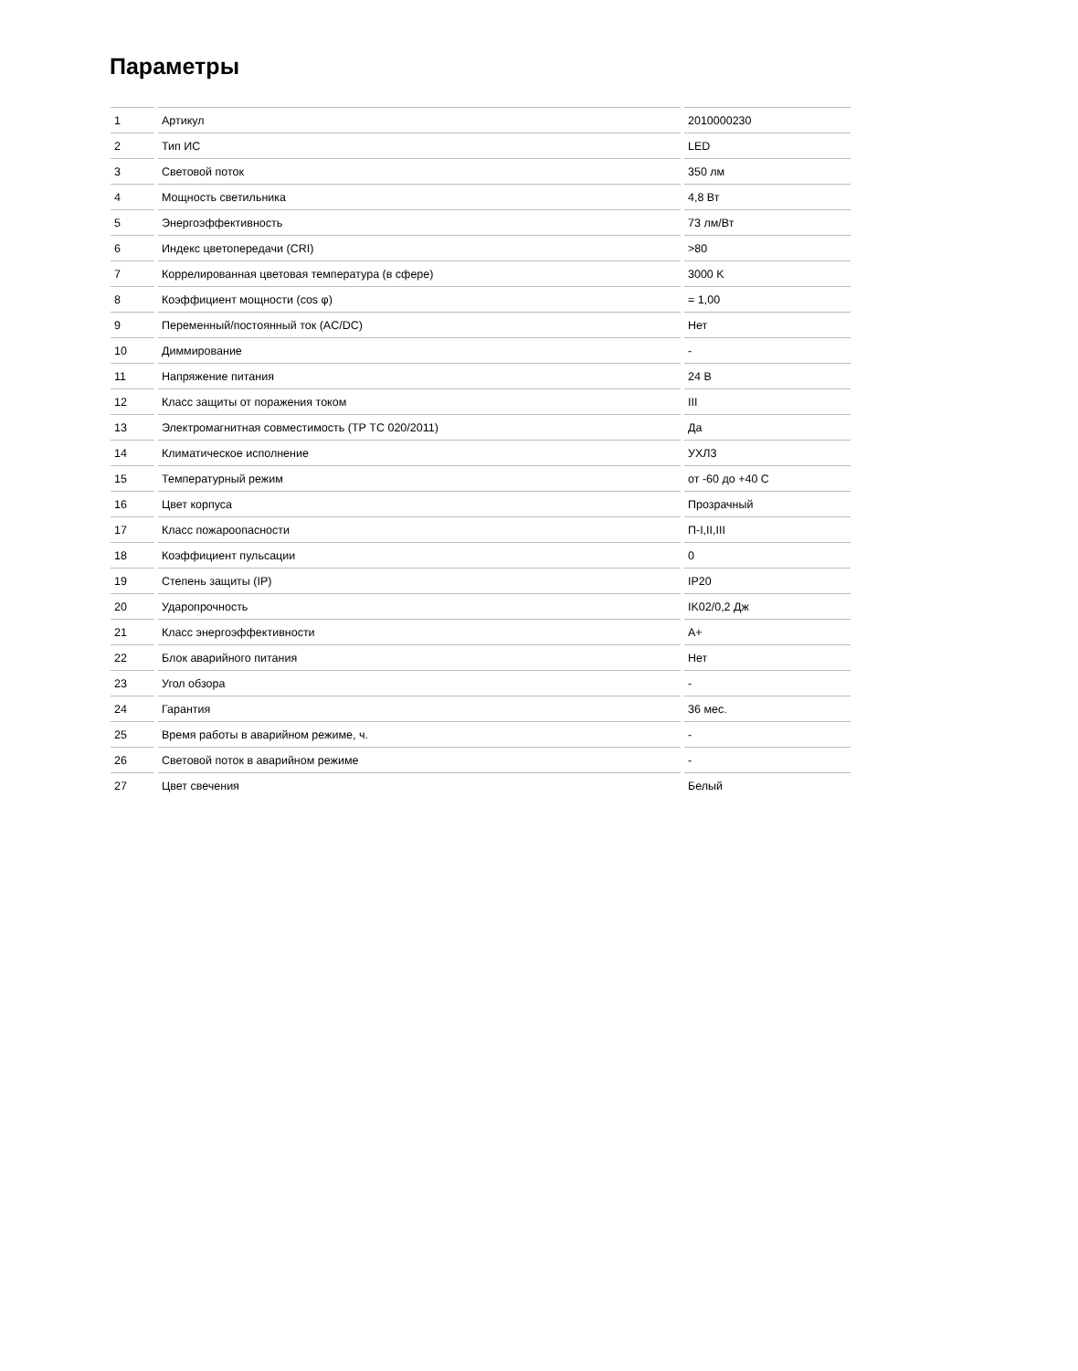Параметры
| 1 | Артикул | 2010000230 |
| 2 | Тип ИС | LED |
| 3 | Световой поток | 350 лм |
| 4 | Мощность светильника | 4,8 Вт |
| 5 | Энергоэффективность | 73 лм/Вт |
| 6 | Индекс цветопередачи (CRI) | >80 |
| 7 | Коррелированная цветовая температура (в сфере) | 3000 K |
| 8 | Коэффициент мощности (cos φ) | = 1,00 |
| 9 | Переменный/постоянный ток (AC/DC) | Нет |
| 10 | Диммирование | - |
| 11 | Напряжение питания | 24 В |
| 12 | Класс защиты от поражения током | III |
| 13 | Электромагнитная совместимость (ТР ТС 020/2011) | Да |
| 14 | Климатическое исполнение | УХЛ3 |
| 15 | Температурный режим | от -60 до +40 C |
| 16 | Цвет корпуса | Прозрачный |
| 17 | Класс пожароопасности | П-I,II,III |
| 18 | Коэффициент пульсации | 0 |
| 19 | Степень защиты (IP) | IP20 |
| 20 | Ударопрочность | IK02/0,2 Дж |
| 21 | Класс энергоэффективности | A+ |
| 22 | Блок аварийного питания | Нет |
| 23 | Угол обзора | - |
| 24 | Гарантия | 36 мес. |
| 25 | Время работы в аварийном режиме, ч. | - |
| 26 | Световой поток в аварийном режиме | - |
| 27 | Цвет свечения | Белый |